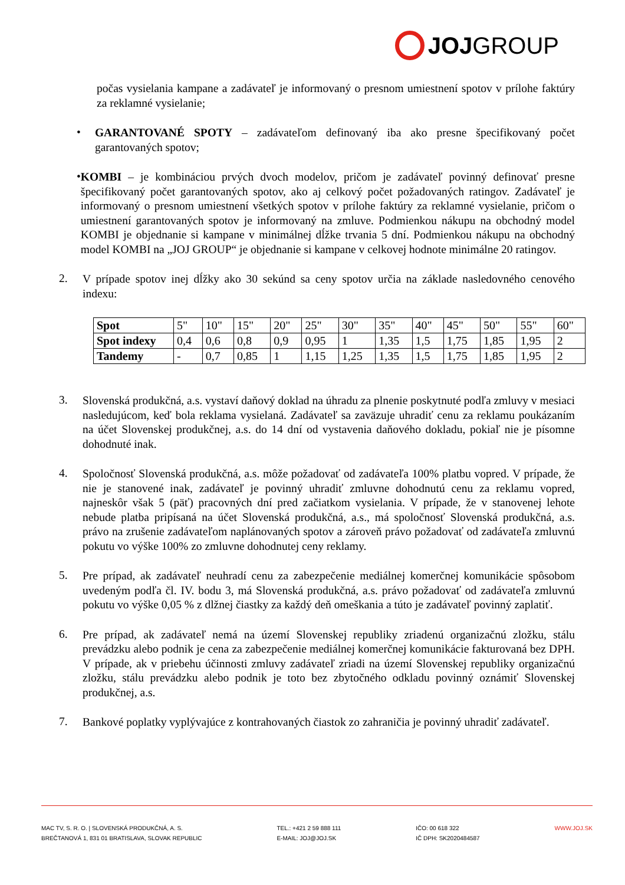JOJ GROUP
počas vysielania kampane a zadávateľ je informovaný o presnom umiestnení spotov v prílohe faktúry za reklamné vysielanie;
•
GARANTOVANÉ SPOTY – zadávateľom definovaný iba ako presne špecifikovaný počet garantovaných spotov;
•
KOMBI – je kombináciou prvých dvoch modelov, pričom je zadávateľ povinný definovať presne špecifikovaný počet garantovaných spotov, ako aj celkový počet požadovaných ratingov. Zadávateľ je informovaný o presnom umiestnení všetkých spotov v prílohe faktúry za reklamné vysielanie, pričom o umiestnení garantovaných spotov je informovaný na zmluve. Podmienkou nákupu na obchodný model KOMBI je objednanie si kampane v minimálnej dĺžke trvania 5 dní. Podmienkou nákupu na obchodný model KOMBI na „JOJ GROUP“ je objednanie si kampane v celkovej hodnote minimálne 20 ratingov.
2.
V prípade spotov inej dĺžky ako 30 sekúnd sa ceny spotov určia na základe nasledovného cenového indexu:
| Spot | 5" | 10" | 15" | 20" | 25" | 30" | 35" | 40" | 45" | 50" | 55" | 60" |
| Spot indexy | 0,4 | 0,6 | 0,8 | 0,9 | 0,95 | 1 | 1,35 | 1,5 | 1,75 | 1,85 | 1,95 | 2 |
| Tandemy | - | 0,7 | 0,85 | 1 | 1,15 | 1,25 | 1,35 | 1,5 | 1,75 | 1,85 | 1,95 | 2 |
3.
Slovenská produkčná, a.s. vystaví daňový doklad na úhradu za plnenie poskytnuté podľa zmluvy v mesiaci nasledujúcom, keď bola reklama vysielaná. Zadávateľ sa zaväzuje uhradiť cenu za reklamu poukázaním na účet Slovenskej produkčnej, a.s. do 14 dní od vystavenia daňového dokladu, pokiaľ nie je písomne dohodnuté inak.
4.
Spoločnosť Slovenská produkčná, a.s. môže požadovať od zadávateľa 100% platbu vopred. V prípade, že nie je stanovené inak, zadávateľ je povinný uhradiť zmluvne dohodnutú cenu za reklamu vopred, najneskôr však 5 (päť) pracovných dní pred začiatkom vysielania. V prípade, že v stanovenej lehote nebude platba pripísaná na účet Slovenská produkčná, a.s., má spoločnosť Slovenská produkčná, a.s. právo na zrušenie zadávateľom naplánovaných spotov a zároveň právo požadovať od zadávateľa zmluvnú pokutu vo výške 100% zo zmluvne dohodnutej ceny reklamy.
5.
Pre prípad, ak zadávateľ neuhradí cenu za zabezpečenie mediálnej komerčnej komunikácie spôsobom uvedeným podľa čl. IV. bodu 3, má Slovenská produkčná, a.s. právo požadovať od zadávateľa zmluvnú pokutu vo výške 0,05 % z dlžnej čiastky za každý deň omeškania a túto je zadávateľ povinný zaplatiť.
6.
Pre prípad, ak zadávateľ nemá na území Slovenskej republiky zriadenú organizačnú zložku, stálu prevádzku alebo podnik je cena za zabezpečenie mediálnej komerčnej komunikácie fakturovaná bez DPH. V prípade, ak v priebehu účinnosti zmluvy zadávateľ zriadi na území Slovenskej republiky organizačnú zložku, stálu prevádzku alebo podnik je toto bez zbytočného odkladu povinný oznámiť Slovenskej produkčnej, a.s.
7.
Bankové poplatky vyplývajúce z kontrahovaných čiastok zo zahraničia je povinný uhradiť zadávateľ.
MAC TV, S. R. O. | SLOVENSKÁ PRODUKČNÁ, A. S.
BREČTANOVÁ 1, 831 01 BRATISLAVA, SLOVAK REPUBLIC
TEL.: +421 2 59 888 111
E-MAIL: JOJ@JOJ.SK
IČO: 00 618 322
IČ DPH: SK2020484587
WWW.JOJ.SK